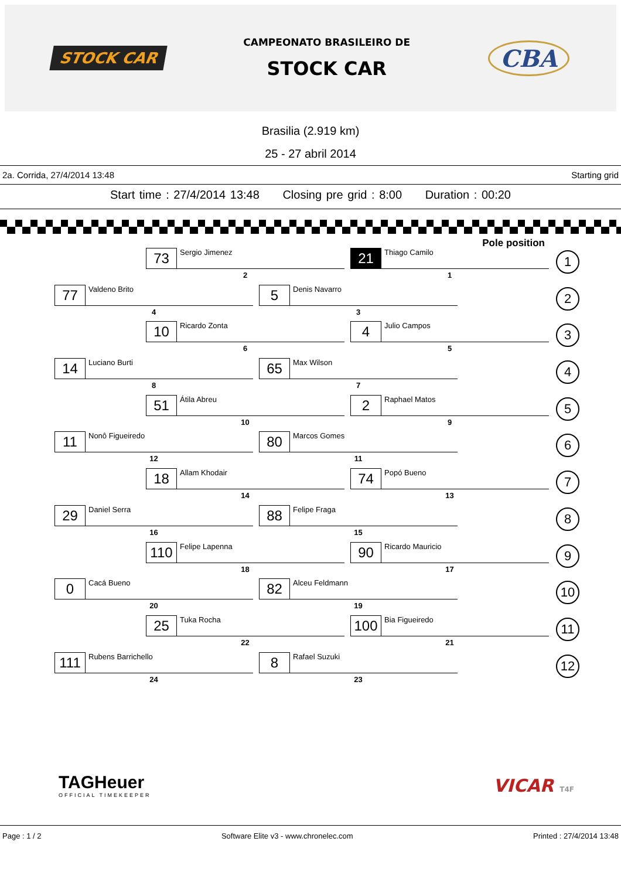STOCK CAR
CAMPEONATO BRASILEIRO DE
STOCK CAR
CBA
Brasilia (2.919 km)
25 - 27 abril 2014
2a. Corrida, 27/4/2014 13:48 Starting grid
Start time : 27/4/2014 13:48 Closing pre grid : 8:00 Duration : 00:20
Pole position
73 Sergio Jimenez
2
21 Thiago Camilo
1
1
77 Valdeno Brito
4
5 Denis Navarro
3
2
10 Ricardo Zonta
6
4 Julio Campos
5
3
14 Luciano Burti
8
65 Max Wilson
7
4
51 Átila Abreu
10
2 Raphael Matos
9
5
11 Nonô Figueiredo
12
80 Marcos Gomes
11
6
18 Allam Khodair
14
74 Popó Bueno
13
7
29 Daniel Serra
16
88 Felipe Fraga
15
8
110 Felipe Lapenna
18
90 Ricardo Mauricio
17
9
0 Cacá Bueno
20
82 Alceu Feldmann
19
10
25 Tuka Rocha
22
100 Bia Figueiredo
21
11
111 Rubens Barrichello
24
8 Rafael Suzuki
23
12
TAGHeuer
OFFICIAL TIMEKEEPER
VICAR T4F
Page : 1 / 2 Software Elite v3 - www.chronelec.com Printed : 27/4/2014 13:48